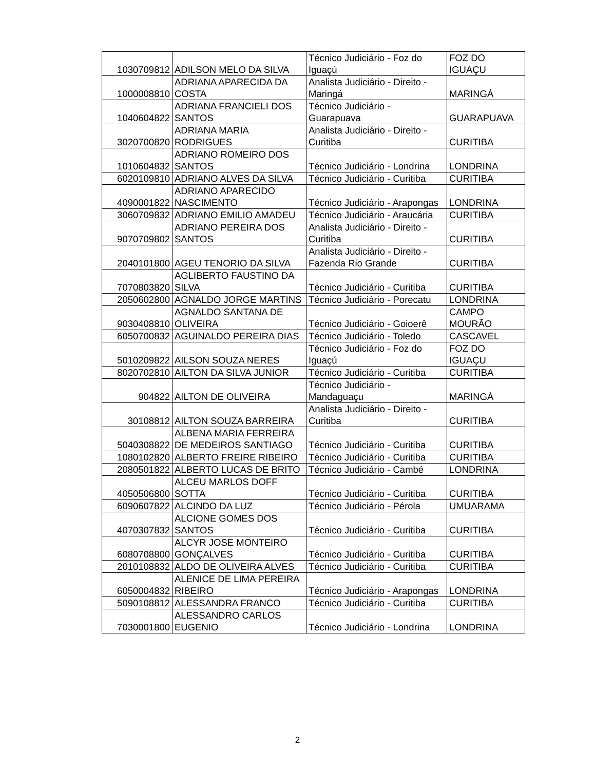| 1030709812 | ADILSON MELO DA SILVA | Técnico Judiciário - Foz do Iguaçú | FOZ DO IGUAÇU |
| 1000008810 | ADRIANA APARECIDA DA COSTA | Analista Judiciário - Direito - Maringá | MARINGÁ |
| 1040604822 | ADRIANA FRANCIELI DOS SANTOS | Técnico Judiciário - Guarapuava | GUARAPUAVA |
| 3020700820 | ADRIANA MARIA RODRIGUES | Analista Judiciário - Direito - Curitiba | CURITIBA |
| 1010604832 | ADRIANO ROMEIRO DOS SANTOS | Técnico Judiciário - Londrina | LONDRINA |
| 6020109810 | ADRIANO ALVES DA SILVA | Técnico Judiciário - Curitiba | CURITIBA |
| 4090001822 | ADRIANO APARECIDO NASCIMENTO | Técnico Judiciário - Arapongas | LONDRINA |
| 3060709832 | ADRIANO EMILIO AMADEU | Técnico Judiciário - Araucária | CURITIBA |
| 9070709802 | ADRIANO PEREIRA DOS SANTOS | Analista Judiciário - Direito - Curitiba | CURITIBA |
| 2040101800 | AGEU TENORIO DA SILVA | Analista Judiciário - Direito - Fazenda Rio Grande | CURITIBA |
| 7070803820 | AGLIBERTO FAUSTINO DA SILVA | Técnico Judiciário - Curitiba | CURITIBA |
| 2050602800 | AGNALDO JORGE MARTINS | Técnico Judiciário - Porecatu | LONDRINA |
| 9030408810 | AGNALDO SANTANA DE OLIVEIRA | Técnico Judiciário - Goioerê | CAMPO MOURÃO |
| 6050700832 | AGUINALDO PEREIRA DIAS | Técnico Judiciário - Toledo | CASCAVEL |
| 5010209822 | AILSON SOUZA NERES | Técnico Judiciário - Foz do Iguaçú | FOZ DO IGUAÇU |
| 8020702810 | AILTON DA SILVA JUNIOR | Técnico Judiciário - Curitiba | CURITIBA |
| 904822 | AILTON DE OLIVEIRA | Técnico Judiciário - Mandaguaçu | MARINGÁ |
| 30108812 | AILTON SOUZA BARREIRA | Analista Judiciário - Direito - Curitiba | CURITIBA |
| 5040308822 | ALBENA MARIA FERREIRA DE MEDEIROS SANTIAGO | Técnico Judiciário - Curitiba | CURITIBA |
| 1080102820 | ALBERTO FREIRE RIBEIRO | Técnico Judiciário - Curitiba | CURITIBA |
| 2080501822 | ALBERTO LUCAS DE BRITO | Técnico Judiciário - Cambé | LONDRINA |
| 4050506800 | ALCEU MARLOS DOFF SOTTA | Técnico Judiciário - Curitiba | CURITIBA |
| 6090607822 | ALCINDO DA LUZ | Técnico Judiciário - Pérola | UMUARAMA |
| 4070307832 | ALCIONE GOMES DOS SANTOS | Técnico Judiciário - Curitiba | CURITIBA |
| 6080708800 | ALCYR JOSE MONTEIRO GONÇALVES | Técnico Judiciário - Curitiba | CURITIBA |
| 2010108832 | ALDO DE OLIVEIRA ALVES | Técnico Judiciário - Curitiba | CURITIBA |
| 6050004832 | ALENICE DE LIMA PEREIRA RIBEIRO | Técnico Judiciário - Arapongas | LONDRINA |
| 5090108812 | ALESSANDRA FRANCO | Técnico Judiciário - Curitiba | CURITIBA |
| 7030001800 | ALESSANDRO CARLOS EUGENIO | Técnico Judiciário - Londrina | LONDRINA |
2